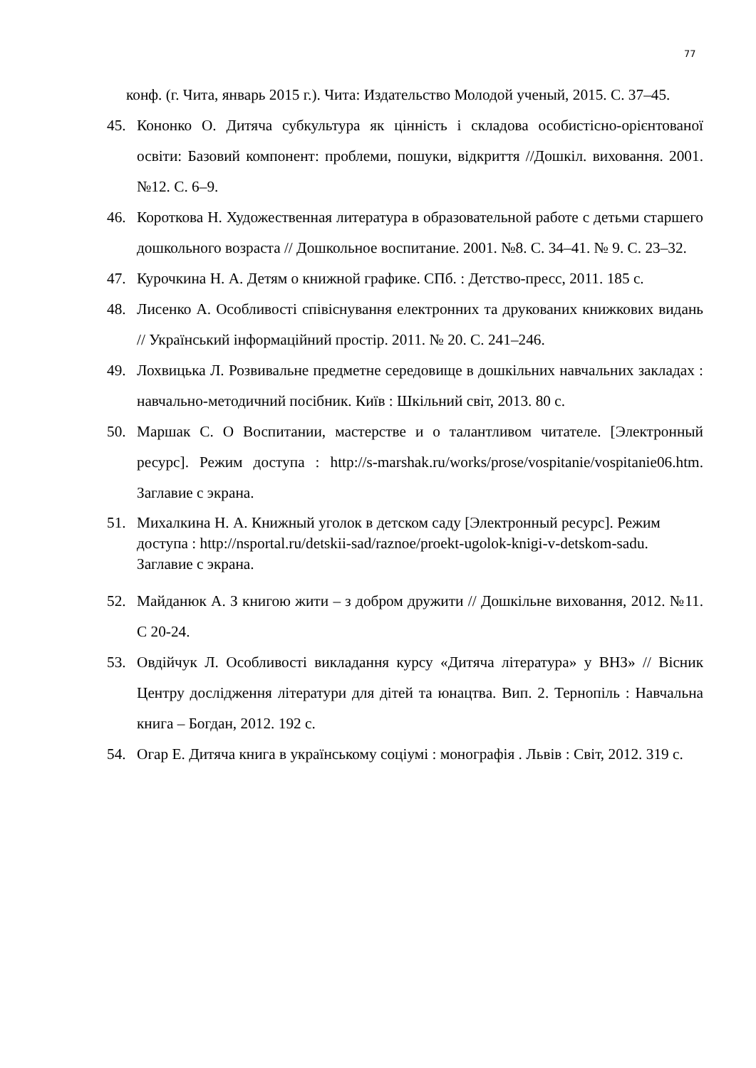77
конф. (г. Чита, январь 2015 г.). Чита: Издательство Молодой ученый, 2015. С. 37–45.
45. Кононко О. Дитяча субкультура як цінність і складова особистісно-орієнтованої освіти: Базовий компонент: проблеми, пошуки, відкриття //Дошкіл. виховання. 2001. №12. С. 6–9.
46. Короткова Н. Художественная литература в образовательной работе с детьми старшего дошкольного возраста // Дошкольное воспитание. 2001. №8. С. 34–41. № 9. С. 23–32.
47. Курочкина Н. А. Детям о книжной графике. СПб. : Детство-пресс, 2011. 185 с.
48. Лисенко А. Особливості співіснування електронних та друкованих книжкових видань // Український інформаційний простір. 2011. № 20. С. 241–246.
49. Лохвицька Л. Розвивальне предметне середовище в дошкільних навчальних закладах : навчально-методичний посібник. Київ : Шкільний світ, 2013. 80 с.
50. Маршак С. О Воспитании, мастерстве и о талантливом читателе. [Электронный ресурс]. Режим доступа : http://s-marshak.ru/works/prose/vospitanie/vospitanie06.htm. Заглавие с экрана.
51. Михалкина Н. А. Книжный уголок в детском саду [Электронный ресурс]. Режим доступа : http://nsportal.ru/detskii-sad/raznoe/proekt-ugolok-knigi-v-detskom-sadu. Заглавие с экрана.
52. Майданюк А. З книгою жити – з добром дружити // Дошкільне виховання, 2012. №11. С 20-24.
53. Овдійчук Л. Особливості викладання курсу «Дитяча література» у ВНЗ» // Вісник Центру дослідження літератури для дітей та юнацтва. Вип. 2. Тернопіль : Навчальна книга – Богдан, 2012. 192 с.
54. Огар Е. Дитяча книга в українському соціумі : монографія . Львів : Світ, 2012. 319 с.